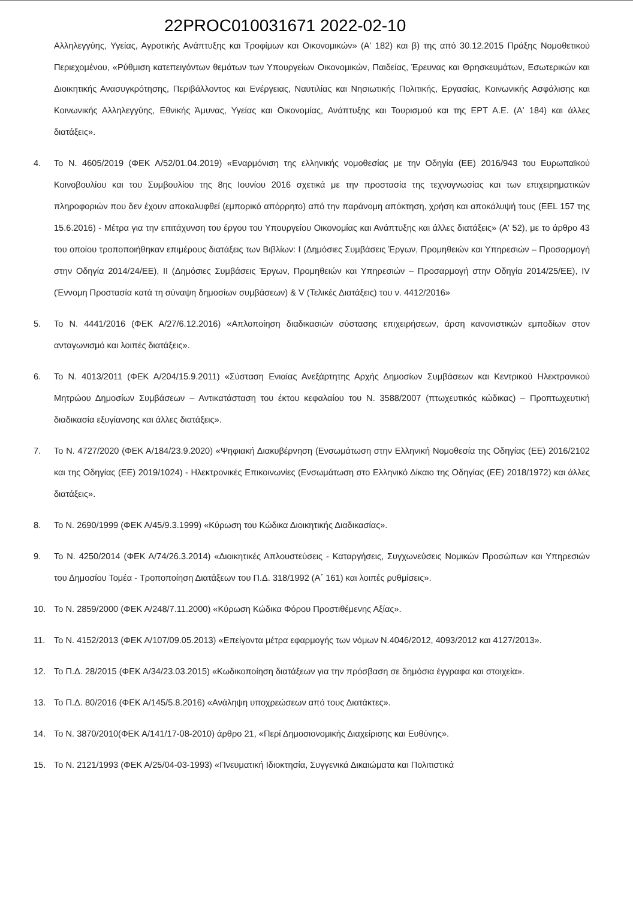22PROC010031671 2022-02-10
Αλληλεγγύης, Υγείας, Αγροτικής Ανάπτυξης και Τροφίμων και Οικονομικών» (Α' 182) και β) της από 30.12.2015 Πράξης Νομοθετικού Περιεχομένου, «Ρύθμιση κατεπειγόντων θεμάτων των Υπουργείων Οικονομικών, Παιδείας, Έρευνας και Θρησκευμάτων, Εσωτερικών και Διοικητικής Ανασυγκρότησης, Περιβάλλοντος και Ενέργειας, Ναυτιλίας και Νησιωτικής Πολιτικής, Εργασίας, Κοινωνικής Ασφάλισης και Κοινωνικής Αλληλεγγύης, Εθνικής Άμυνας, Υγείας και Οικονομίας, Ανάπτυξης και Τουρισμού και της ΕΡΤ Α.Ε. (Α' 184) και άλλες διατάξεις».
4. Το Ν. 4605/2019 (ΦΕΚ Α/52/01.04.2019) «Εναρμόνιση της ελληνικής νομοθεσίας με την Οδηγία (ΕΕ) 2016/943 του Ευρωπαϊκού Κοινοβουλίου και του Συμβουλίου της 8ης Ιουνίου 2016 σχετικά με την προστασία της τεχνογνωσίας και των επιχειρηματικών πληροφοριών που δεν έχουν αποκαλυφθεί (εμπορικό απόρρητο) από την παράνομη απόκτηση, χρήση και αποκάλυψή τους (EEL 157 της 15.6.2016) - Μέτρα για την επιτάχυνση του έργου του Υπουργείου Οικονομίας και Ανάπτυξης και άλλες διατάξεις» (Α' 52), με το άρθρο 43 του οποίου τροποποιήθηκαν επιμέρους διατάξεις των Βιβλίων: Ι (Δημόσιες Συμβάσεις Έργων, Προμηθειών και Υπηρεσιών – Προσαρμογή στην Οδηγία 2014/24/ΕΕ), ΙΙ (Δημόσιες Συμβάσεις Έργων, Προμηθειών και Υπηρεσιών – Προσαρμογή στην Οδηγία 2014/25/ΕΕ), IV (Έννομη Προστασία κατά τη σύναψη δημοσίων συμβάσεων) & V (Τελικές Διατάξεις) του ν. 4412/2016»
5. Το Ν. 4441/2016 (ΦΕΚ Α/27/6.12.2016) «Απλοποίηση διαδικασιών σύστασης επιχειρήσεων, άρση κανονιστικών εμποδίων στον ανταγωνισμό και λοιπές διατάξεις».
6. Το Ν. 4013/2011 (ΦΕΚ Α/204/15.9.2011) «Σύσταση Ενιαίας Ανεξάρτητης Αρχής Δημοσίων Συμβάσεων και Κεντρικού Ηλεκτρονικού Μητρώου Δημοσίων Συμβάσεων – Αντικατάσταση του έκτου κεφαλαίου του Ν. 3588/2007 (πτωχευτικός κώδικας) – Προπτωχευτική διαδικασία εξυγίανσης και άλλες διατάξεις».
7. Το Ν. 4727/2020 (ΦΕΚ Α/184/23.9.2020) «Ψηφιακή Διακυβέρνηση (Ενσωμάτωση στην Ελληνική Νομοθεσία της Οδηγίας (ΕΕ) 2016/2102 και της Οδηγίας (ΕΕ) 2019/1024) - Ηλεκτρονικές Επικοινωνίες (Ενσωμάτωση στο Ελληνικό Δίκαιο της Οδηγίας (ΕΕ) 2018/1972) και άλλες διατάξεις».
8. Το Ν. 2690/1999 (ΦΕΚ Α/45/9.3.1999) «Κύρωση του Κώδικα Διοικητικής Διαδικασίας».
9. Το Ν. 4250/2014 (ΦΕΚ Α/74/26.3.2014) «Διοικητικές Απλουστεύσεις - Καταργήσεις, Συγχωνεύσεις Νομικών Προσώπων και Υπηρεσιών του Δημοσίου Τομέα - Τροποποίηση Διατάξεων του Π.Δ. 318/1992 (Α΄ 161) και λοιπές ρυθμίσεις».
10. Το Ν. 2859/2000 (ΦΕΚ Α/248/7.11.2000) «Κύρωση Κώδικα Φόρου Προστιθέμενης Αξίας».
11. Το Ν. 4152/2013 (ΦΕΚ Α/107/09.05.2013) «Επείγοντα μέτρα εφαρμογής των νόμων Ν.4046/2012, 4093/2012 και 4127/2013».
12. Το Π.Δ. 28/2015 (ΦΕΚ Α/34/23.03.2015) «Κωδικοποίηση διατάξεων για την πρόσβαση σε δημόσια έγγραφα και στοιχεία».
13. Το Π.Δ. 80/2016 (ΦΕΚ Α/145/5.8.2016) «Ανάληψη υποχρεώσεων από τους Διατάκτες».
14. Το Ν. 3870/2010(ΦΕΚ Α/141/17-08-2010) άρθρο 21, «Περί Δημοσιονομικής Διαχείρισης και Ευθύνης».
15. Το Ν. 2121/1993 (ΦΕΚ Α/25/04-03-1993) «Πνευματική Ιδιοκτησία, Συγγενικά Δικαιώματα και Πολιτιστικά